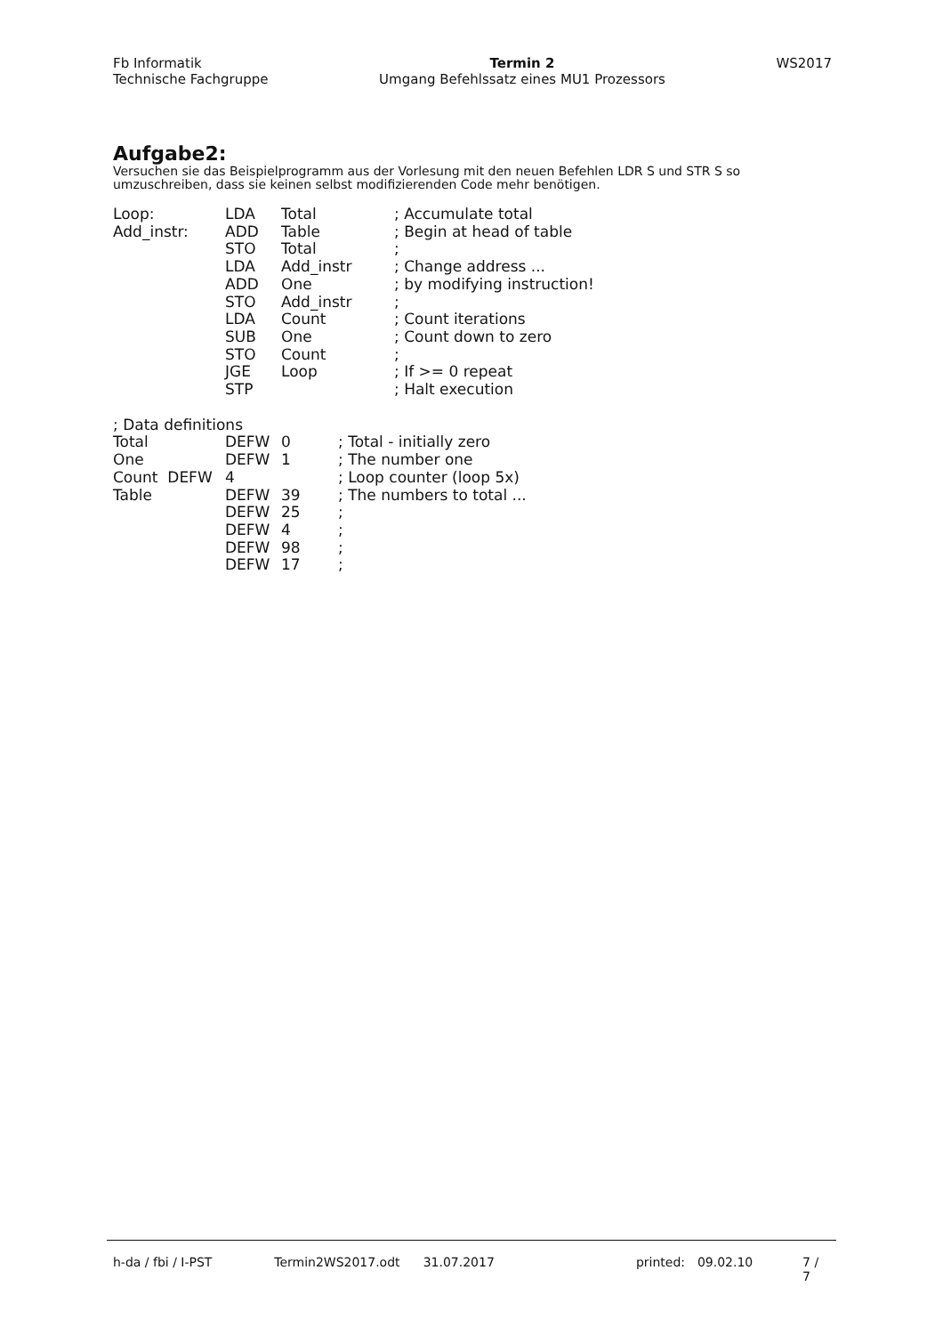Fb Informatik
Technische Fachgruppe
Termin 2
Umgang Befehlssatz eines MU1 Prozessors
WS2017
Aufgabe2:
Versuchen sie das Beispielprogramm aus der Vorlesung mit den neuen Befehlen LDR S und STR S so umzuschreiben, dass sie keinen selbst modifizierenden Code mehr benötigen.
| Loop: | LDA | Total | ; Accumulate total |
| Add_instr: | ADD | Table | ; Begin at head of table |
| | STO | Total | ; |
| | LDA | Add_instr | ; Change address ... |
| | ADD | One | ; by modifying instruction! |
| | STO | Add_instr | ; |
| | LDA | Count | ; Count iterations |
| | SUB | One | ; Count down to zero |
| | STO | Count | ; |
| | JGE | Loop | ; If >= 0 repeat |
| | STP | | ; Halt execution |
| ; Data definitions | | | |
| Total | DEFW | 0 | ; Total - initially zero |
| One | DEFW | 1 | ; The number one |
| Count DEFW | 4 | | ; Loop counter (loop 5x) |
| Table | DEFW | 39 | ; The numbers to total ... |
| | DEFW | 25 | ; |
| | DEFW | 4 | ; |
| | DEFW | 98 | ; |
| | DEFW | 17 | ; |
h-da / fbi / I-PST Termin2WS2017.odt 31.07.2017 printed: 09.02.10 7 / 7